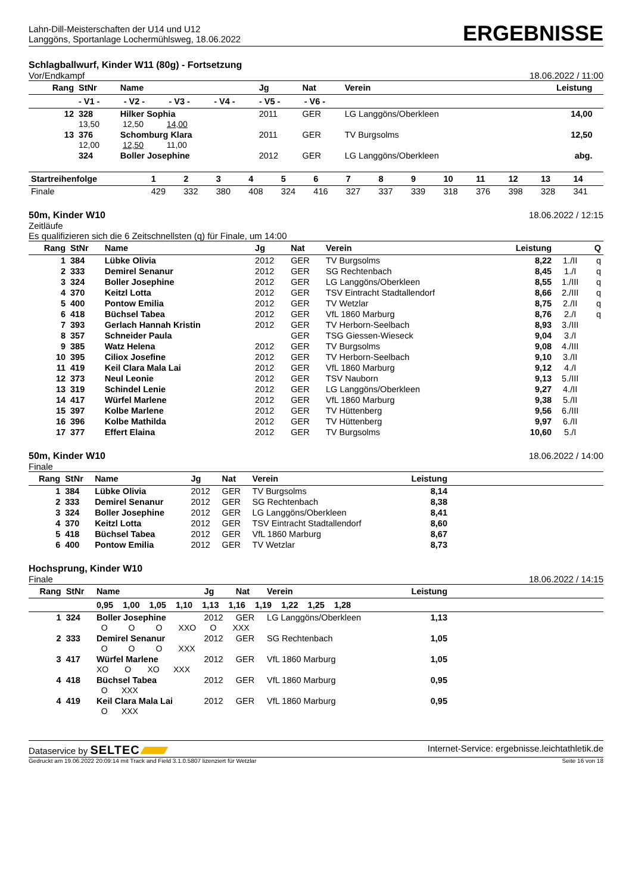Lahn-Dill-Meisterschaften der U14 und U12
Langgöns, Sportanlage Lochermühlsweg, 18.06.2022
ERGEBNISSE
Schlagballwurf, Kinder W11 (80g) - Fortsetzung
Vor/Endkampf 18.06.2022 / 11:00
| Rang | StNr | Name | Jg | Nat | Verein | Leistung | |
| --- | --- | --- | --- | --- | --- | --- | --- |
| | - V1 - - V2 - - V3 - - V4 - - V5 - - V6 - | | | | | | |
| 12 | 328 | Hilker Sophia | 2011 | GER | LG Langgöns/Oberkleen | 14,00 | |
| | 13,50 12,50 14,00 | | | | | | |
| 13 | 376 | Schomburg Klara | 2011 | GER | TV Burgsolms | 12,50 | |
| | 12,00 12,50 11,00 | | | | | | |
| | 324 | Boller Josephine | 2012 | GER | LG Langgöns/Oberkleen | abg. | |
| Startreihenfolge | 1 | 2 | 3 | 4 | 5 | 6 | 7 | 8 | 9 | 10 | 11 | 12 | 13 | 14 |
| --- | --- | --- | --- | --- | --- | --- | --- | --- | --- | --- | --- | --- | --- | --- |
| Finale | 429 | 332 | 380 | 408 | 324 | 416 | 327 | 337 | 339 | 318 | 376 | 398 | 328 | 341 |
50m, Kinder W10 18.06.2022 / 12:15
Zeitläufe
Es qualifizieren sich die 6 Zeitschnellsten (q) für Finale, um 14:00
| Rang | StNr | Name | Jg | Nat | Verein | Leistung | | Q |
| --- | --- | --- | --- | --- | --- | --- | --- | --- |
| 1 | 384 | Lübke Olivia | 2012 | GER | TV Burgsolms | 8,22 | 1./II | q |
| 2 | 333 | Demirel Senanur | 2012 | GER | SG Rechtenbach | 8,45 | 1./I | q |
| 3 | 324 | Boller Josephine | 2012 | GER | LG Langgöns/Oberkleen | 8,55 | 1./III | q |
| 4 | 370 | Keitzl Lotta | 2012 | GER | TSV Eintracht Stadtallendorf | 8,66 | 2./III | q |
| 5 | 400 | Pontow Emilia | 2012 | GER | TV Wetzlar | 8,75 | 2./II | q |
| 6 | 418 | Büchsel Tabea | 2012 | GER | VfL 1860 Marburg | 8,76 | 2./I | q |
| 7 | 393 | Gerlach Hannah Kristin | 2012 | GER | TV Herborn-Seelbach | 8,93 | 3./III | |
| 8 | 357 | Schneider Paula | | GER | TSG Giessen-Wieseck | 9,04 | 3./I | |
| 9 | 385 | Watz Helena | 2012 | GER | TV Burgsolms | 9,08 | 4./III | |
| 10 | 395 | Ciliox Josefine | 2012 | GER | TV Herborn-Seelbach | 9,10 | 3./II | |
| 11 | 419 | Keil Clara Mala Lai | 2012 | GER | VfL 1860 Marburg | 9,12 | 4./I | |
| 12 | 373 | Neul Leonie | 2012 | GER | TSV Nauborn | 9,13 | 5./III | |
| 13 | 319 | Schindel Lenie | 2012 | GER | LG Langgöns/Oberkleen | 9,27 | 4./II | |
| 14 | 417 | Würfel Marlene | 2012 | GER | VfL 1860 Marburg | 9,38 | 5./II | |
| 15 | 397 | Kolbe Marlene | 2012 | GER | TV Hüttenberg | 9,56 | 6./III | |
| 16 | 396 | Kolbe Mathilda | 2012 | GER | TV Hüttenberg | 9,97 | 6./II | |
| 17 | 377 | Effert Elaina | 2012 | GER | TV Burgsolms | 10,60 | 5./I | |
50m, Kinder W10 18.06.2022 / 14:00
Finale
| Rang | StNr | Name | Jg | Nat | Verein | Leistung | |
| --- | --- | --- | --- | --- | --- | --- | --- |
| 1 | 384 | Lübke Olivia | 2012 | GER | TV Burgsolms | 8,14 | |
| 2 | 333 | Demirel Senanur | 2012 | GER | SG Rechtenbach | 8,38 | |
| 3 | 324 | Boller Josephine | 2012 | GER | LG Langgöns/Oberkleen | 8,41 | |
| 4 | 370 | Keitzl Lotta | 2012 | GER | TSV Eintracht Stadtallendorf | 8,60 | |
| 5 | 418 | Büchsel Tabea | 2012 | GER | VfL 1860 Marburg | 8,67 | |
| 6 | 400 | Pontow Emilia | 2012 | GER | TV Wetzlar | 8,73 | |
Hochsprung, Kinder W10
Finale 18.06.2022 / 14:15
| Rang | StNr | Name | Jg | Nat | Verein | Leistung | |
| --- | --- | --- | --- | --- | --- | --- | --- |
| | | 0,95 1,00 1,05 1,10 1,13 1,16 1,19 1,22 1,25 1,28 | | | | | |
| 1 | 324 | Boller Josephine | 2012 | GER | LG Langgöns/Oberkleen | 1,13 | |
| | | O O O XXO O XXX | | | | | |
| 2 | 333 | Demirel Senanur | 2012 | GER | SG Rechtenbach | 1,05 | |
| | | O O O XXX | | | | | |
| 3 | 417 | Würfel Marlene | 2012 | GER | VfL 1860 Marburg | 1,05 | |
| | | XO O XO XXX | | | | | |
| 4 | 418 | Büchsel Tabea | 2012 | GER | VfL 1860 Marburg | 0,95 | |
| | | O XXX | | | | | |
| 4 | 419 | Keil Clara Mala Lai | 2012 | GER | VfL 1860 Marburg | 0,95 | |
| | | O XXX | | | | | |
Dataservice by SELTEC Internet-Service: ergebnisse.leichtathletik.de
Gedruckt am 19.06.2022 20:09:14 mit Track and Field 3.1.0.5807 lizenziert für Wetzlar Seite 16 von 18